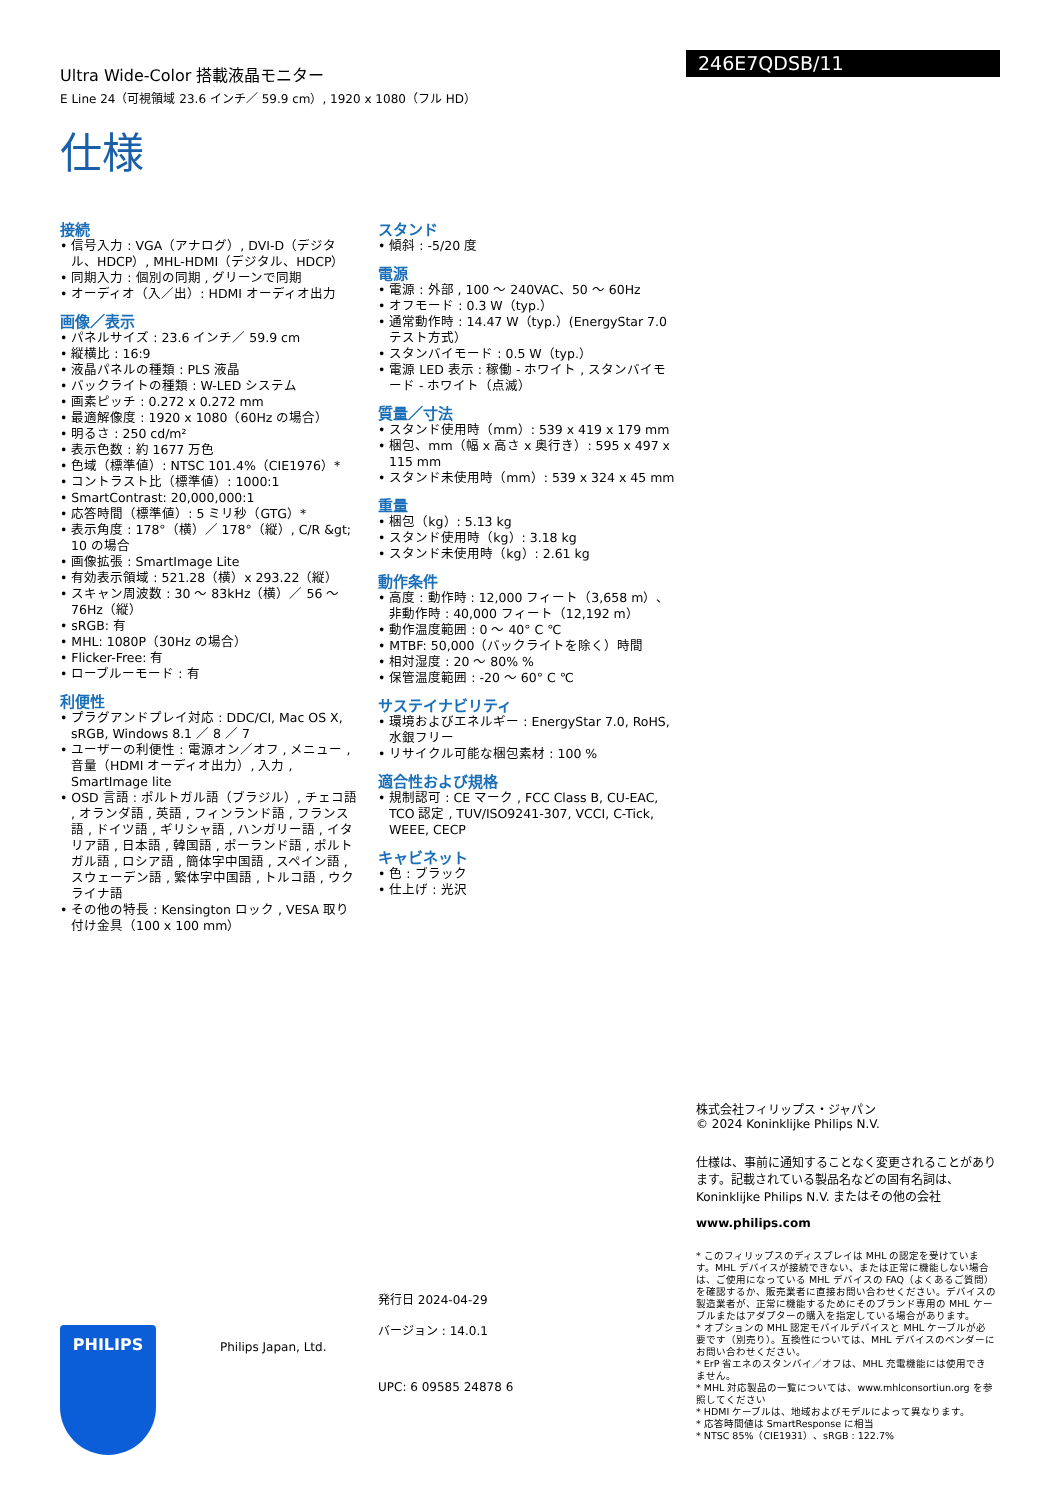Ultra Wide-Color 搭載液晶モニター
E Line 24（可視領域 23.6 インチ／ 59.9 cm）, 1920 x 1080（フル HD）
246E7QDSB/11
仕様
接続
• 信号入力 : VGA（アナログ）, DVI-D（デジタル、HDCP）, MHL-HDMI（デジタル、HDCP）
• 同期入力 : 個別の同期 , グリーンで同期
• オーディオ（入／出）: HDMI オーディオ出力
画像／表示
• パネルサイズ : 23.6 インチ／ 59.9 cm
• 縦横比 : 16:9
• 液晶パネルの種類 : PLS 液晶
• バックライトの種類 : W-LED システム
• 画素ピッチ : 0.272 x 0.272 mm
• 最適解像度 : 1920 x 1080（60Hz の場合）
• 明るさ : 250 cd/m²
• 表示色数 : 約 1677 万色
• 色域（標準値）: NTSC 101.4%（CIE1976）*
• コントラスト比（標準値）: 1000:1
• SmartContrast: 20,000,000:1
• 応答時間（標準値）: 5 ミリ秒（GTG）*
• 表示角度 : 178°（横）／ 178°（縦）, C/R &gt; 10 の場合
• 画像拡張 : SmartImage Lite
• 有効表示領域 : 521.28（横）x 293.22（縦）
• スキャン周波数 : 30 〜 83kHz（横）／ 56 〜 76Hz（縦）
• sRGB: 有
• MHL: 1080P（30Hz の場合）
• Flicker-Free: 有
• ローブルーモード : 有
利便性
• プラグアンドプレイ対応 : DDC/CI, Mac OS X, sRGB, Windows 8.1 ／ 8 ／ 7
• ユーザーの利便性 : 電源オン／オフ , メニュー , 音量（HDMI オーディオ出力）, 入力 , SmartImage lite
• OSD 言語 : ポルトガル語（ブラジル）, チェコ語 , オランダ語 , 英語 , フィンランド語 , フランス語 , ドイツ語 , ギリシャ語 , ハンガリー語 , イタリア語 , 日本語 , 韓国語 , ポーランド語 , ポルトガル語 , ロシア語 , 簡体字中国語 , スペイン語 , スウェーデン語 , 繁体字中国語 , トルコ語 , ウクライナ語
• その他の特長 : Kensington ロック , VESA 取り付け金具（100 x 100 mm）
スタンド
• 傾斜 : -5/20 度
電源
• 電源 : 外部 , 100 〜 240VAC、50 〜 60Hz
• オフモード : 0.3 W（typ.）
• 通常動作時 : 14.47 W（typ.）(EnergyStar 7.0 テスト方式）
• スタンバイモード : 0.5 W（typ.）
• 電源 LED 表示 : 稼働 - ホワイト , スタンバイモード - ホワイト（点滅）
質量／寸法
• スタンド使用時（mm）: 539 x 419 x 179 mm
• 梱包、mm（幅 x 高さ x 奥行き）: 595 x 497 x 115 mm
• スタンド未使用時（mm）: 539 x 324 x 45 mm
重量
• 梱包（kg）: 5.13 kg
• スタンド使用時（kg）: 3.18 kg
• スタンド未使用時（kg）: 2.61 kg
動作条件
• 高度 : 動作時 : 12,000 フィート（3,658 m）、非動作時 : 40,000 フィート（12,192 m）
• 動作温度範囲 : 0 〜 40° C ℃
• MTBF: 50,000（バックライトを除く）時間
• 相対湿度 : 20 〜 80% %
• 保管温度範囲 : -20 〜 60° C ℃
サステイナビリティ
• 環境およびエネルギー : EnergyStar 7.0, RoHS, 水銀フリー
• リサイクル可能な梱包素材 : 100 %
適合性および規格
• 規制認可 : CE マーク , FCC Class B, CU-EAC, TCO 認定 , TUV/ISO9241-307, VCCI, C-Tick, WEEE, CECP
キャビネット
• 色 : ブラック
• 仕上げ : 光沢
株式会社フィリップス・ジャパン
© 2024 Koninklijke Philips N.V.
仕様は、事前に通知することなく変更されることがあります。記載されている製品名などの固有名詞は、Koninklijke Philips N.V. またはその他の会社
www.philips.com
* このフィリップスのディスプレイは MHL の認定を受けています。MHL デバイスが接続できない、または正常に機能しない場合は、ご使用になっている MHL デバイスの FAQ（よくあるご質問）を確認するか、販売業者に直接お問い合わせください。デバイスの製造業者が、正常に機能するためにそのブランド専用の MHL ケーブルまたはアダプターの購入を指定している場合があります。
* オプションの MHL 認定モバイルデバイスと MHL ケーブルが必要です（別売り）。互換性については、MHL デバイスのベンダーにお問い合わせください。
* ErP 省エネのスタンバイ／オフは、MHL 充電機能には使用できません。
* MHL 対応製品の一覧については、www.mhlconsortiun.org を参照してください
* HDMI ケーブルは、地域およびモデルによって異なります。
* 応答時間値は SmartResponse に相当
* NTSC 85%（CIE1931）、sRGB : 122.7%
発行日 2024-04-29
バージョン : 14.0.1
UPC: 6 09585 24878 6
Philips Japan, Ltd.
PHILIPS